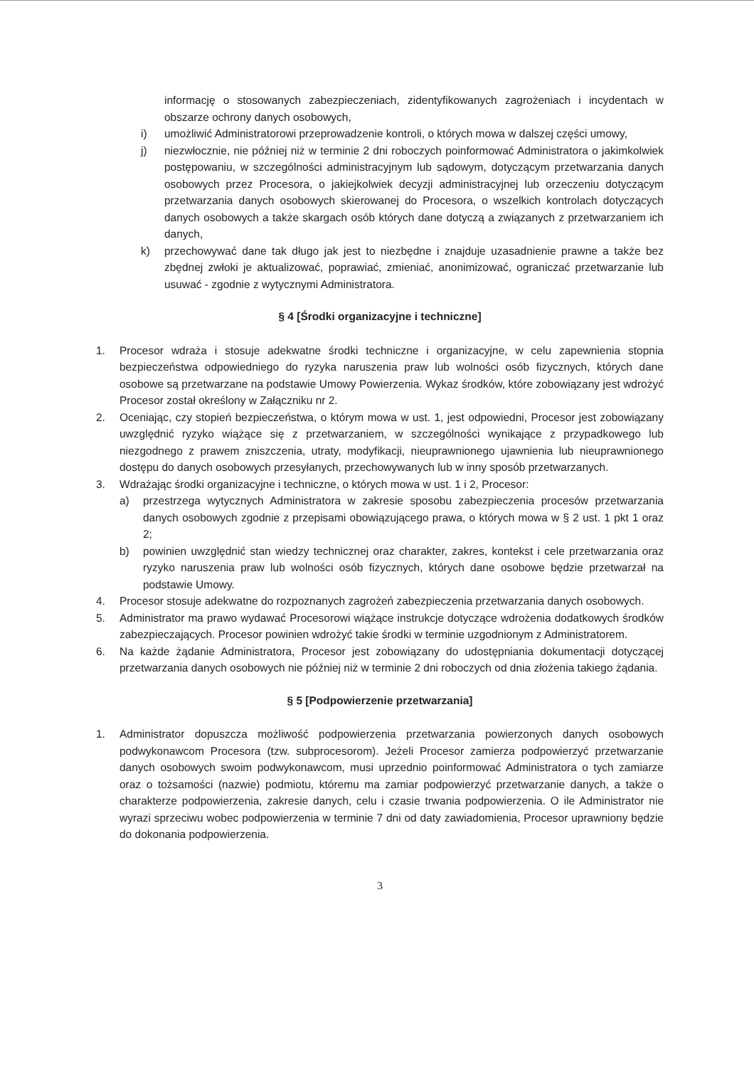informację o stosowanych zabezpieczeniach, zidentyfikowanych zagrożeniach i incydentach w obszarze ochrony danych osobowych,
i) umożliwić Administratorowi przeprowadzenie kontroli, o których mowa w dalszej części umowy,
j) niezwłocznie, nie później niż w terminie 2 dni roboczych poinformować Administratora o jakimkolwiek postępowaniu, w szczególności administracyjnym lub sądowym, dotyczącym przetwarzania danych osobowych przez Procesora, o jakiejkolwiek decyzji administracyjnej lub orzeczeniu dotyczącym przetwarzania danych osobowych skierowanej do Procesora, o wszelkich kontrolach dotyczących danych osobowych a także skargach osób których dane dotyczą a związanych z przetwarzaniem ich danych,
k) przechowywać dane tak długo jak jest to niezbędne i znajduje uzasadnienie prawne a także bez zbędnej zwłoki je aktualizować, poprawiać, zmieniać, anonimizować, ograniczać przetwarzanie lub usuwać - zgodnie z wytycznymi Administratora.
§ 4 [Środki organizacyjne i techniczne]
1. Procesor wdraża i stosuje adekwatne środki techniczne i organizacyjne, w celu zapewnienia stopnia bezpieczeństwa odpowiedniego do ryzyka naruszenia praw lub wolności osób fizycznych, których dane osobowe są przetwarzane na podstawie Umowy Powierzenia. Wykaz środków, które zobowiązany jest wdrożyć Procesor został określony w Załączniku nr 2.
2. Oceniając, czy stopień bezpieczeństwa, o którym mowa w ust. 1, jest odpowiedni, Procesor jest zobowiązany uwzględnić ryzyko wiążące się z przetwarzaniem, w szczególności wynikające z przypadkowego lub niezgodnego z prawem zniszczenia, utraty, modyfikacji, nieuprawnionego ujawnienia lub nieuprawnionego dostępu do danych osobowych przesyłanych, przechowywanych lub w inny sposób przetwarzanych.
3. Wdrażając środki organizacyjne i techniczne, o których mowa w ust. 1 i 2, Procesor:
a) przestrzega wytycznych Administratora w zakresie sposobu zabezpieczenia procesów przetwarzania danych osobowych zgodnie z przepisami obowiązującego prawa, o których mowa w § 2 ust. 1 pkt 1 oraz 2;
b) powinien uwzględnić stan wiedzy technicznej oraz charakter, zakres, kontekst i cele przetwarzania oraz ryzyko naruszenia praw lub wolności osób fizycznych, których dane osobowe będzie przetwarzał na podstawie Umowy.
4. Procesor stosuje adekwatne do rozpoznanych zagrożeń zabezpieczenia przetwarzania danych osobowych.
5. Administrator ma prawo wydawać Procesorowi wiążące instrukcje dotyczące wdrożenia dodatkowych środków zabezpieczających. Procesor powinien wdrożyć takie środki w terminie uzgodnionym z Administratorem.
6. Na każde żądanie Administratora, Procesor jest zobowiązany do udostępniania dokumentacji dotyczącej przetwarzania danych osobowych nie później niż w terminie 2 dni roboczych od dnia złożenia takiego żądania.
§ 5 [Podpowierzenie przetwarzania]
1. Administrator dopuszcza możliwość podpowierzenia przetwarzania powierzonych danych osobowych podwykonawcom Procesora (tzw. subprocesorom). Jeżeli Procesor zamierza podpowierzyć przetwarzanie danych osobowych swoim podwykonawcom, musi uprzednio poinformować Administratora o tych zamiarze oraz o tożsamości (nazwie) podmiotu, któremu ma zamiar podpowierzyć przetwarzanie danych, a także o charakterze podpowierzenia, zakresie danych, celu i czasie trwania podpowierzenia. O ile Administrator nie wyrazi sprzeciwu wobec podpowierzenia w terminie 7 dni od daty zawiadomienia, Procesor uprawniony będzie do dokonania podpowierzenia.
3